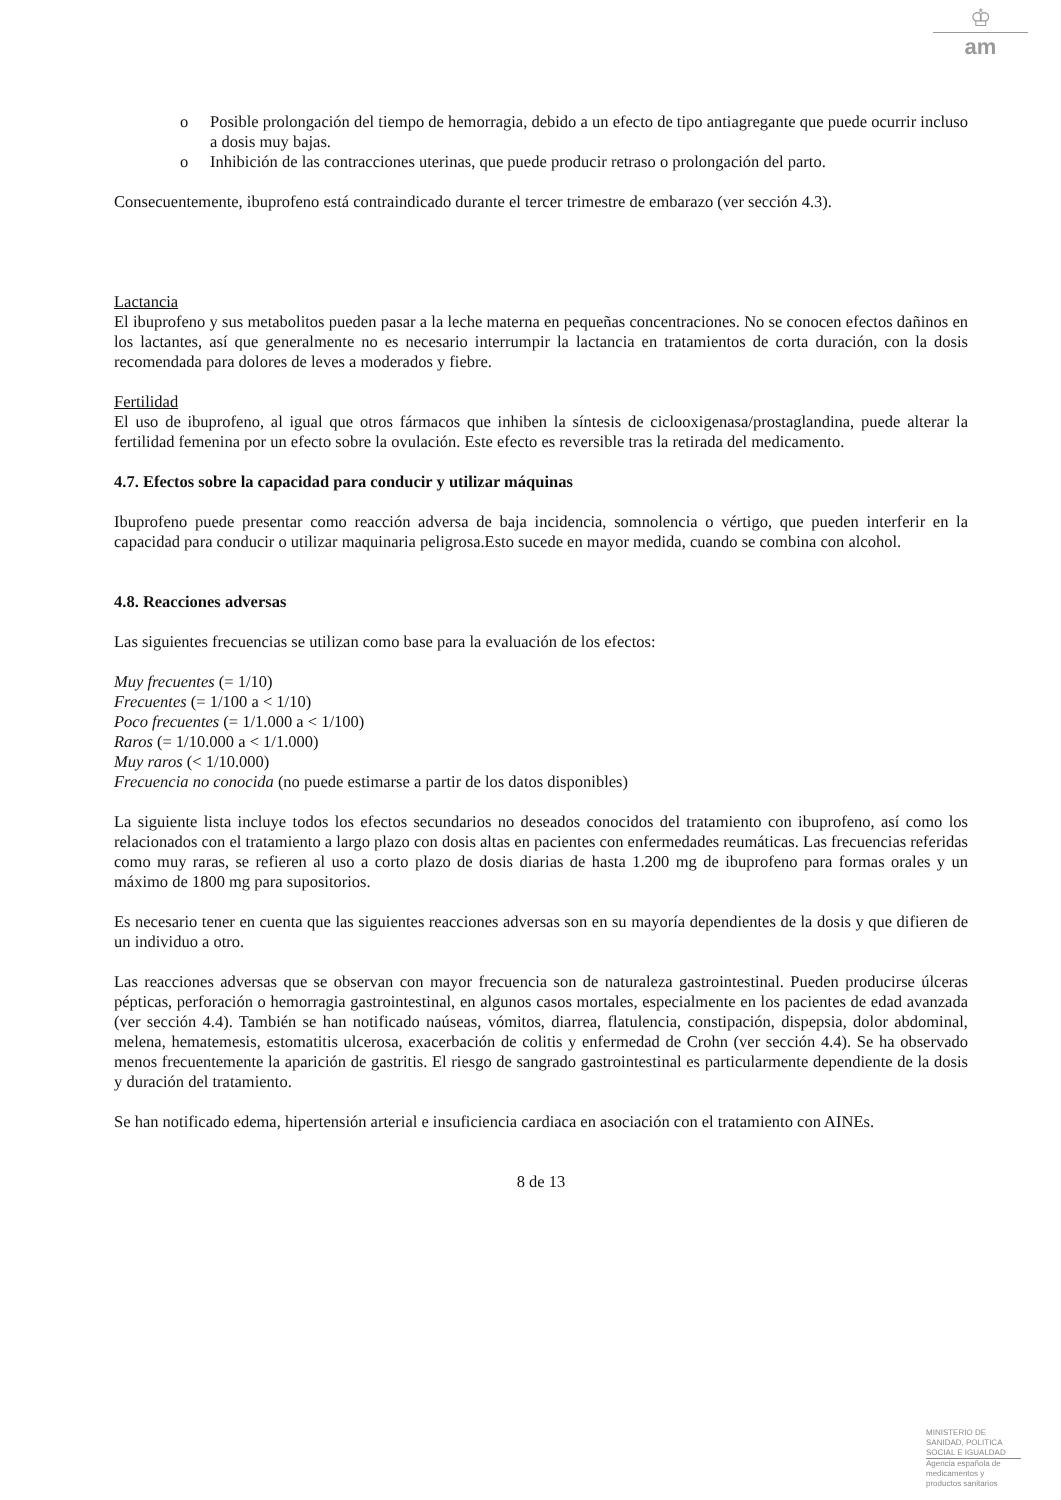♔
am
o Posible prolongación del tiempo de hemorragia, debido a un efecto de tipo antiagregante que puede ocurrir incluso a dosis muy bajas.
o Inhibición de las contracciones uterinas, que puede producir retraso o prolongación del parto.
Consecuentemente, ibuprofeno está contraindicado durante el tercer trimestre de embarazo (ver sección 4.3).
Lactancia
El ibuprofeno y sus metabolitos pueden pasar a la leche materna en pequeñas concentraciones. No se conocen efectos dañinos en los lactantes, así que generalmente no es necesario interrumpir la lactancia en tratamientos de corta duración, con la dosis recomendada para dolores de leves a moderados y fiebre.
Fertilidad
El uso de ibuprofeno, al igual que otros fármacos que inhiben la síntesis de ciclooxigenasa/prostaglandina, puede alterar la fertilidad femenina por un efecto sobre la ovulación. Este efecto es reversible tras la retirada del medicamento.
4.7. Efectos sobre la capacidad para conducir y utilizar máquinas
Ibuprofeno puede presentar como reacción adversa de baja incidencia, somnolencia o vértigo, que pueden interferir en la capacidad para conducir o utilizar maquinaria peligrosa.Esto sucede en mayor medida, cuando se combina con alcohol.
4.8. Reacciones adversas
Las siguientes frecuencias se utilizan como base para la evaluación de los efectos:
Muy frecuentes (= 1/10)
Frecuentes (= 1/100 a < 1/10)
Poco frecuentes (= 1/1.000 a < 1/100)
Raros (= 1/10.000 a < 1/1.000)
Muy raros (< 1/10.000)
Frecuencia no conocida (no puede estimarse a partir de los datos disponibles)
La siguiente lista incluye todos los efectos secundarios no deseados conocidos del tratamiento con ibuprofeno, así como los relacionados con el tratamiento a largo plazo con dosis altas en pacientes con enfermedades reumáticas. Las frecuencias referidas como muy raras, se refieren al uso a corto plazo de dosis diarias de hasta 1.200 mg de ibuprofeno para formas orales y un máximo de 1800 mg para supositorios.
Es necesario tener en cuenta que las siguientes reacciones adversas son en su mayoría dependientes de la dosis y que difieren de un individuo a otro.
Las reacciones adversas que se observan con mayor frecuencia son de naturaleza gastrointestinal. Pueden producirse úlceras pépticas, perforación o hemorragia gastrointestinal, en algunos casos mortales, especialmente en los pacientes de edad avanzada (ver sección 4.4). También se han notificado naúseas, vómitos, diarrea, flatulencia, constipación, dispepsia, dolor abdominal, melena, hematemesis, estomatitis ulcerosa, exacerbación de colitis y enfermedad de Crohn (ver sección 4.4). Se ha observado menos frecuentemente la aparición de gastritis. El riesgo de sangrado gastrointestinal es particularmente dependiente de la dosis y duración del tratamiento.
Se han notificado edema, hipertensión arterial e insuficiencia cardiaca en asociación con el tratamiento con AINEs.
8 de 13
MINISTERIO DE
SANIDAD, POLITICA
SOCIAL E IGUALDAD
Agencia española de
medicamentos y
productos sanitarios